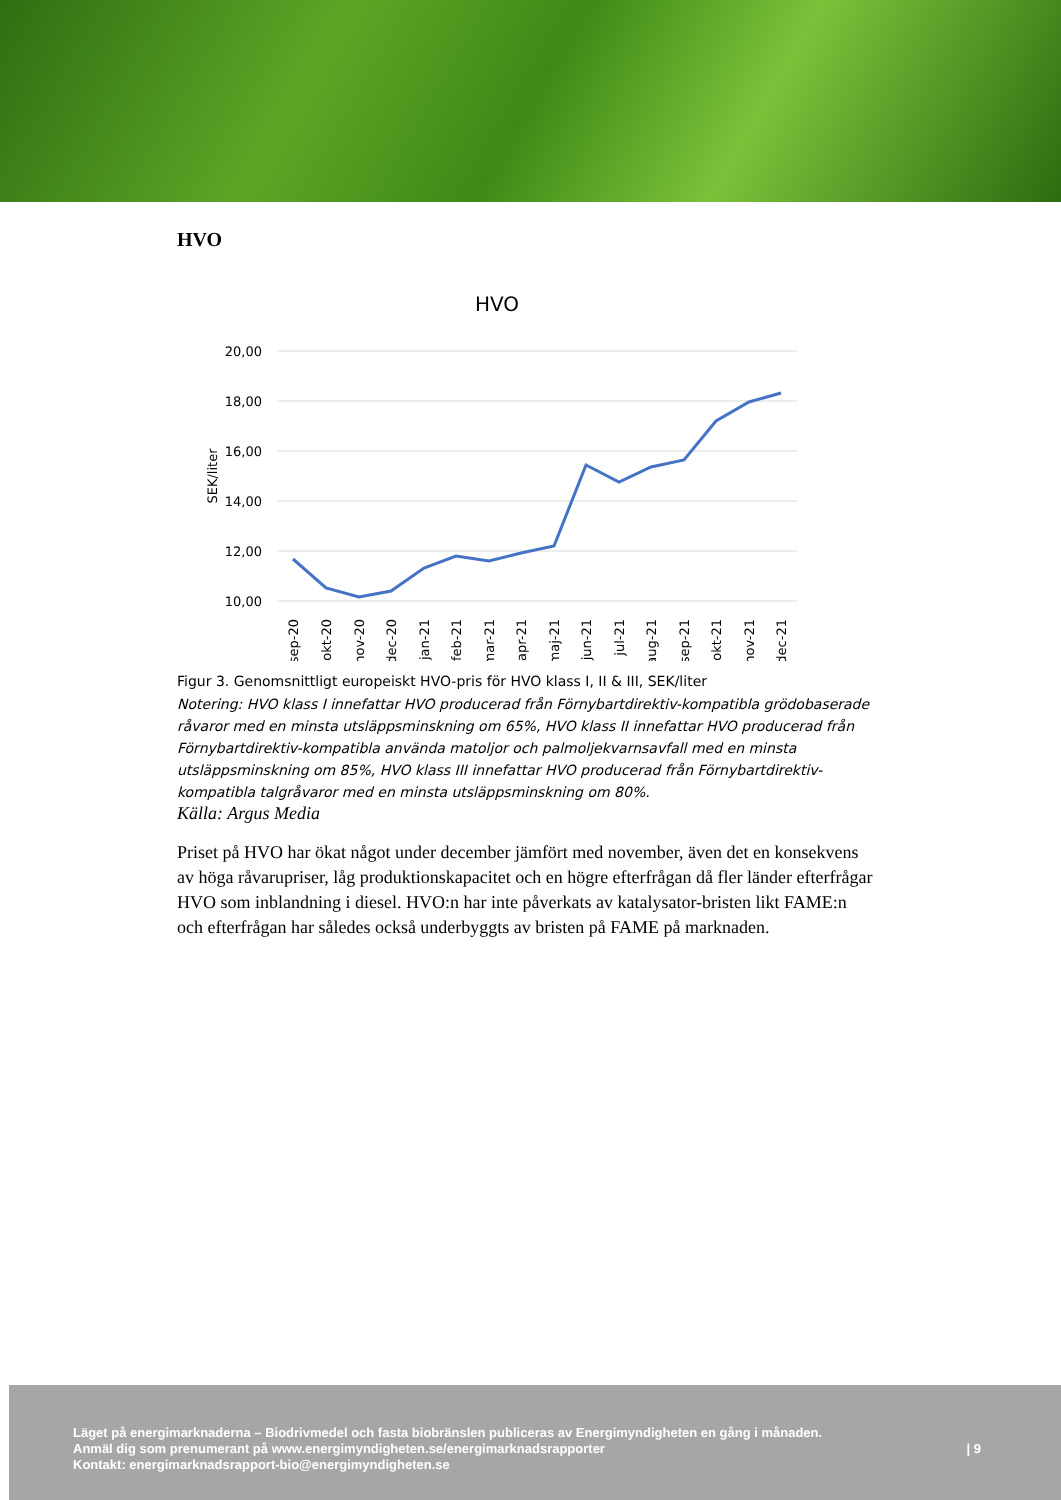HVO
HVO
20,00
18,00
16,00
14,00
12,00
10,00
SEK/liter
sep-20
okt-20
nov-20
dec-20
jan-21
feb-21
mar-21
apr-21
maj-21
jun-21
jul-21
aug-21
sep-21
okt-21
nov-21
dec-21
Figur 3. Genomsnittligt europeiskt HVO-pris för HVO klass I, II & III, SEK/liter
Notering: HVO klass I innefattar HVO producerad från Förnybartdirektiv-kompatibla grödobaserade råvaror med en minsta utsläppsminskning om 65%, HVO klass II innefattar HVO producerad från Förnybartdirektiv-kompatibla använda matoljor och palmoljekvarnsavfall med en minsta utsläppsminskning om 85%, HVO klass III innefattar HVO producerad från Förnybartdirektiv-kompatibla talgråvaror med en minsta utsläppsminskning om 80%.
Källa: Argus Media
Priset på HVO har ökat något under december jämfört med november, även det en konsekvens av höga råvarupriser, låg produktionskapacitet och en högre efterfrågan då fler länder efterfrågar HVO som inblandning i diesel. HVO:n har inte påverkats av katalysator-bristen likt FAME:n och efterfrågan har således också underbyggts av bristen på FAME på marknaden.
Läget på energimarknaderna – Biodrivmedel och fasta biobränslen publiceras av Energimyndigheten en gång i månaden.
Anmäl dig som prenumerant på www.energimyndigheten.se/energimarknadsrapporter
Kontakt: energimarknadsrapport-bio@energimyndigheten.se
| 9